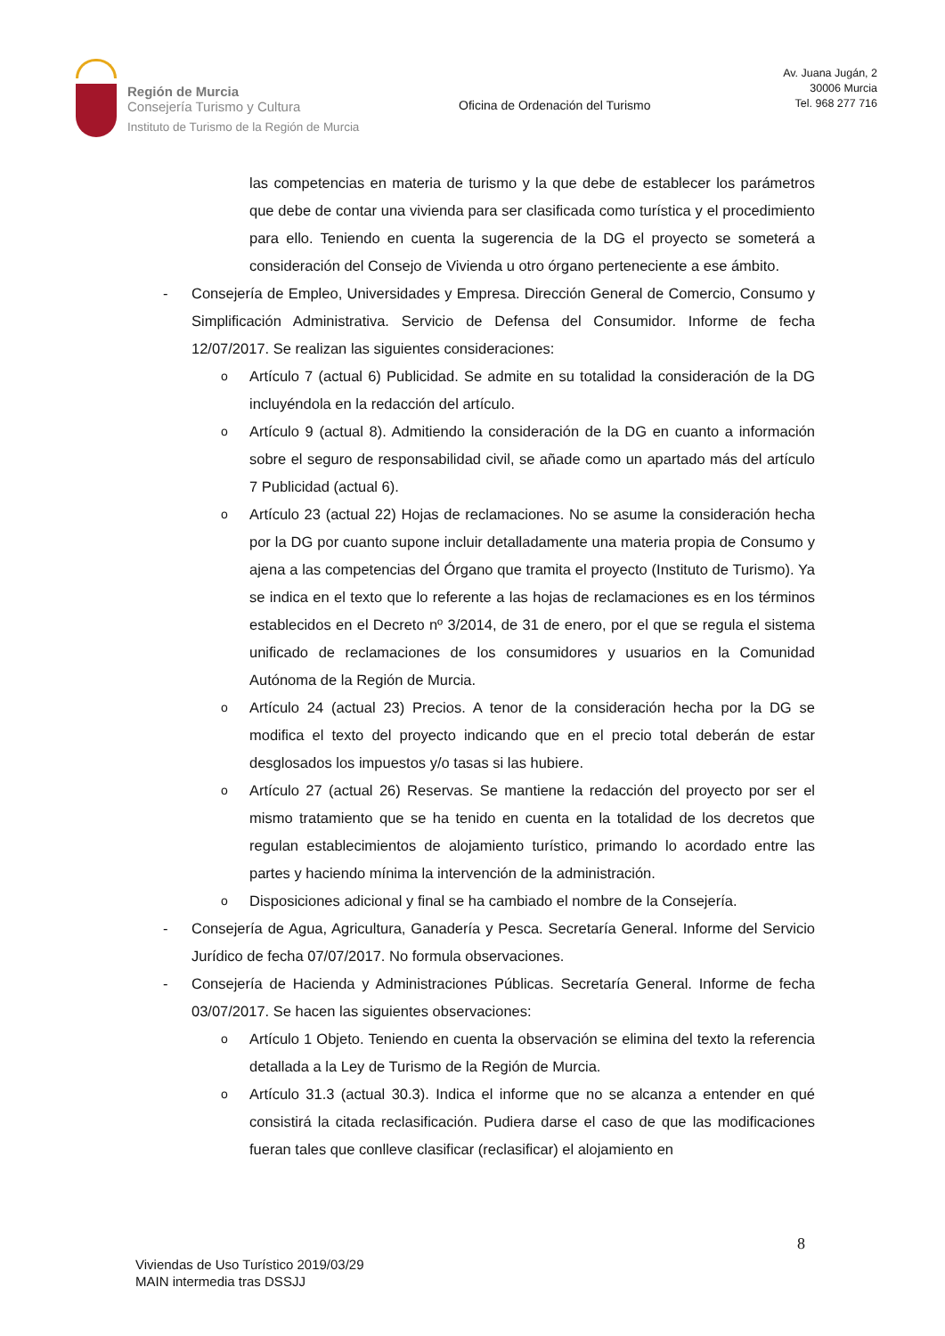Región de Murcia
Consejería Turismo y Cultura
Instituto de Turismo de la Región de Murcia
Oficina de Ordenación del Turismo
Av. Juana Jugán, 2
30006 Murcia
Tel. 968 277 716
las competencias en materia de turismo y la que debe de establecer los parámetros que debe de contar una vivienda para ser clasificada como turística y el procedimiento para ello. Teniendo en cuenta la sugerencia de la DG el proyecto se someterá a consideración del Consejo de Vivienda u otro órgano perteneciente a ese ámbito.
- Consejería de Empleo, Universidades y Empresa. Dirección General de Comercio, Consumo y Simplificación Administrativa. Servicio de Defensa del Consumidor. Informe de fecha 12/07/2017. Se realizan las siguientes consideraciones:
o
Artículo 7 (actual 6) Publicidad. Se admite en su totalidad la consideración de la DG incluyéndola en la redacción del artículo.
o
Artículo 9 (actual 8). Admitiendo la consideración de la DG en cuanto a información sobre el seguro de responsabilidad civil, se añade como un apartado más del artículo 7 Publicidad (actual 6).
o
Artículo 23 (actual 22) Hojas de reclamaciones. No se asume la consideración hecha por la DG por cuanto supone incluir detalladamente una materia propia de Consumo y ajena a las competencias del Órgano que tramita el proyecto (Instituto de Turismo). Ya se indica en el texto que lo referente a las hojas de reclamaciones es en los términos establecidos en el Decreto nº 3/2014, de 31 de enero, por el que se regula el sistema unificado de reclamaciones de los consumidores y usuarios en la Comunidad Autónoma de la Región de Murcia.
o
Artículo 24 (actual 23) Precios. A tenor de la consideración hecha por la DG se modifica el texto del proyecto indicando que en el precio total deberán de estar desglosados los impuestos y/o tasas si las hubiere.
o
Artículo 27 (actual 26) Reservas. Se mantiene la redacción del proyecto por ser el mismo tratamiento que se ha tenido en cuenta en la totalidad de los decretos que regulan establecimientos de alojamiento turístico, primando lo acordado entre las partes y haciendo mínima la intervención de la administración.
o
Disposiciones adicional y final se ha cambiado el nombre de la Consejería.
- Consejería de Agua, Agricultura, Ganadería y Pesca. Secretaría General. Informe del Servicio Jurídico de fecha 07/07/2017. No formula observaciones.
- Consejería de Hacienda y Administraciones Públicas. Secretaría General. Informe de fecha 03/07/2017. Se hacen las siguientes observaciones:
o
Artículo 1 Objeto. Teniendo en cuenta la observación se elimina del texto la referencia detallada a la Ley de Turismo de la Región de Murcia.
o
Artículo 31.3 (actual 30.3). Indica el informe que no se alcanza a entender en qué consistirá la citada reclasificación. Pudiera darse el caso de que las modificaciones fueran tales que conlleve clasificar (reclasificar) el alojamiento en
8
Viviendas de Uso Turístico 2019/03/29
MAIN intermedia tras DSSJJ